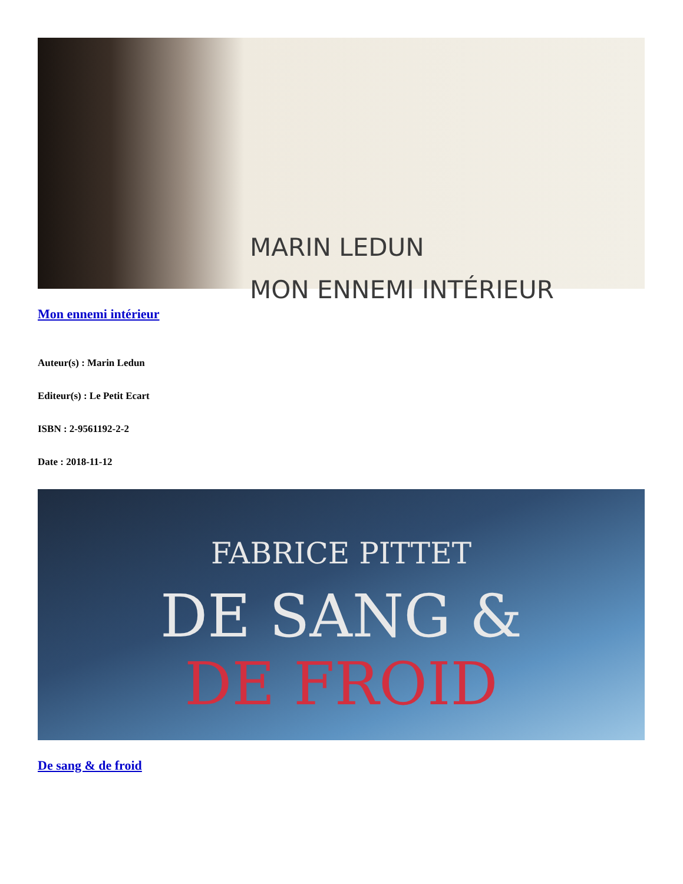MARIN LEDUN
MON ENNEMI INTÉRIEUR
Mon ennemi intérieur
Auteur(s) : Marin Ledun
Editeur(s) : Le Petit Ecart
ISBN : 2-9561192-2-2
Date : 2018-11-12
FABRICE PITTET
DE SANG &
DE FROID
De sang & de froid